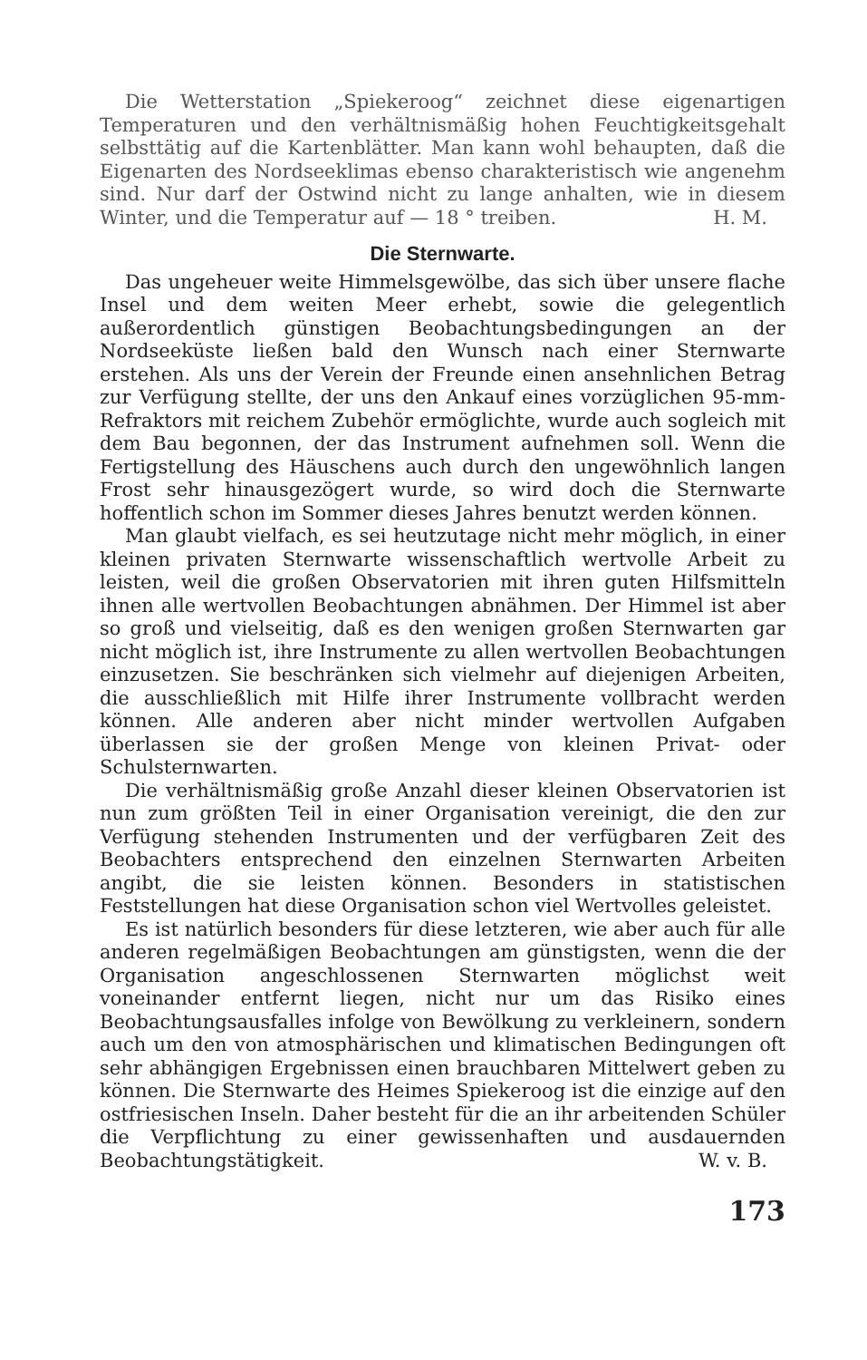Die Wetterstation „Spiekeroog“ zeichnet diese eigenartigen Temperaturen und den verhältnismäßig hohen Feuchtigkeitsgehalt selbsttätig auf die Kartenblätter. Man kann wohl behaupten, daß die Eigenarten des Nordseeklimas ebenso charakteristisch wie angenehm sind. Nur darf der Ostwind nicht zu lange anhalten, wie in diesem Winter, und die Temperatur auf — 18 ° treiben. H. M.
Die Sternwarte.
Das ungeheuer weite Himmelsgewölbe, das sich über unsere flache Insel und dem weiten Meer erhebt, sowie die gelegentlich außerordentlich günstigen Beobachtungsbedingungen an der Nordseeküste ließen bald den Wunsch nach einer Sternwarte erstehen. Als uns der Verein der Freunde einen ansehnlichen Betrag zur Verfügung stellte, der uns den Ankauf eines vorzüglichen 95-mm-Refraktors mit reichem Zubehör ermöglichte, wurde auch sogleich mit dem Bau begonnen, der das Instrument aufnehmen soll. Wenn die Fertigstellung des Häuschens auch durch den ungewöhnlich langen Frost sehr hinausgezögert wurde, so wird doch die Sternwarte hoffentlich schon im Sommer dieses Jahres benutzt werden können.
Man glaubt vielfach, es sei heutzutage nicht mehr möglich, in einer kleinen privaten Sternwarte wissenschaftlich wertvolle Arbeit zu leisten, weil die großen Observatorien mit ihren guten Hilfsmitteln ihnen alle wertvollen Beobachtungen abnähmen. Der Himmel ist aber so groß und vielseitig, daß es den wenigen großen Sternwarten gar nicht möglich ist, ihre Instrumente zu allen wertvollen Beobachtungen einzusetzen. Sie beschränken sich vielmehr auf diejenigen Arbeiten, die ausschließlich mit Hilfe ihrer Instrumente vollbracht werden können. Alle anderen aber nicht minder wertvollen Aufgaben überlassen sie der großen Menge von kleinen Privat- oder Schulsternwarten.
Die verhältnismäßig große Anzahl dieser kleinen Observatorien ist nun zum größten Teil in einer Organisation vereinigt, die den zur Verfügung stehenden Instrumenten und der verfügbaren Zeit des Beobachters entsprechend den einzelnen Sternwarten Arbeiten angibt, die sie leisten können. Besonders in statistischen Feststellungen hat diese Organisation schon viel Wertvolles geleistet.
Es ist natürlich besonders für diese letzteren, wie aber auch für alle anderen regelmäßigen Beobachtungen am günstigsten, wenn die der Organisation angeschlossenen Sternwarten möglichst weit voneinander entfernt liegen, nicht nur um das Risiko eines Beobachtungsausfalles infolge von Bewölkung zu verkleinern, sondern auch um den von atmosphärischen und klimatischen Bedingungen oft sehr abhängigen Ergebnissen einen brauchbaren Mittelwert geben zu können. Die Sternwarte des Heimes Spiekeroog ist die einzige auf den ostfriesischen Inseln. Daher besteht für die an ihr arbeitenden Schüler die Verpflichtung zu einer gewissenhaften und ausdauernden Beobachtungstätigkeit. W. v. B.
173